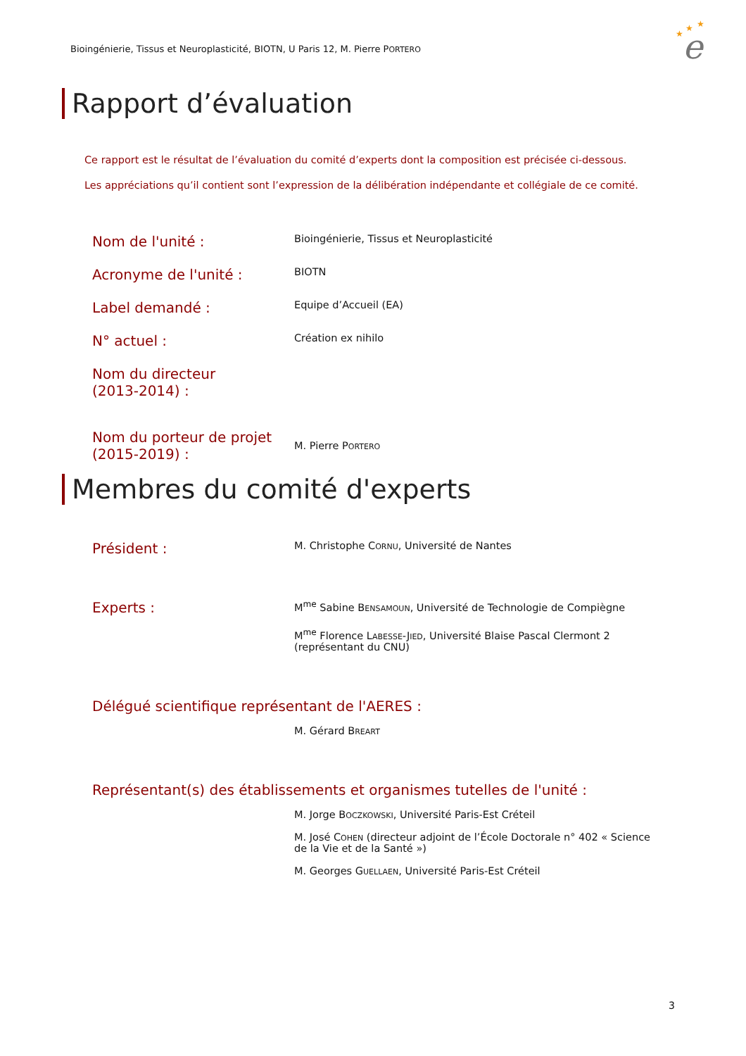Bioingénierie, Tissus et Neuroplasticité, BIOTN, U Paris 12, M. Pierre PORTERO
e
★
★
★
Rapport d’évaluation
Ce rapport est le résultat de l’évaluation du comité d’experts dont la composition est précisée ci-dessous.
Les appréciations qu’il contient sont l’expression de la délibération indépendante et collégiale de ce comité.
Nom de l'unité :
Bioingénierie, Tissus et Neuroplasticité
Acronyme de l'unité :
BIOTN
Label demandé :
Equipe d’Accueil (EA)
N° actuel :
Création ex nihilo
Nom du directeur
(2013-2014) :
Nom du porteur de projet
(2015-2019) :
M. Pierre PORTERO
Membres du comité d'experts
Président :
M. Christophe CORNU, Université de Nantes
Experts :
M<sup>me</sup> Sabine BENSAMOUN, Université de Technologie de Compiègne
M<sup>me</sup> Florence LABESSE-JIED, Université Blaise Pascal Clermont 2 (représentant du CNU)
Délégué scientifique représentant de l'AERES :
M. Gérard BREART
Représentant(s) des établissements et organismes tutelles de l'unité :
M. Jorge BOCZKOWSKI, Université Paris-Est Créteil
M. José COHEN (directeur adjoint de l’École Doctorale n° 402 « Science de la Vie et de la Santé »)
M. Georges GUELLAEN, Université Paris-Est Créteil
3